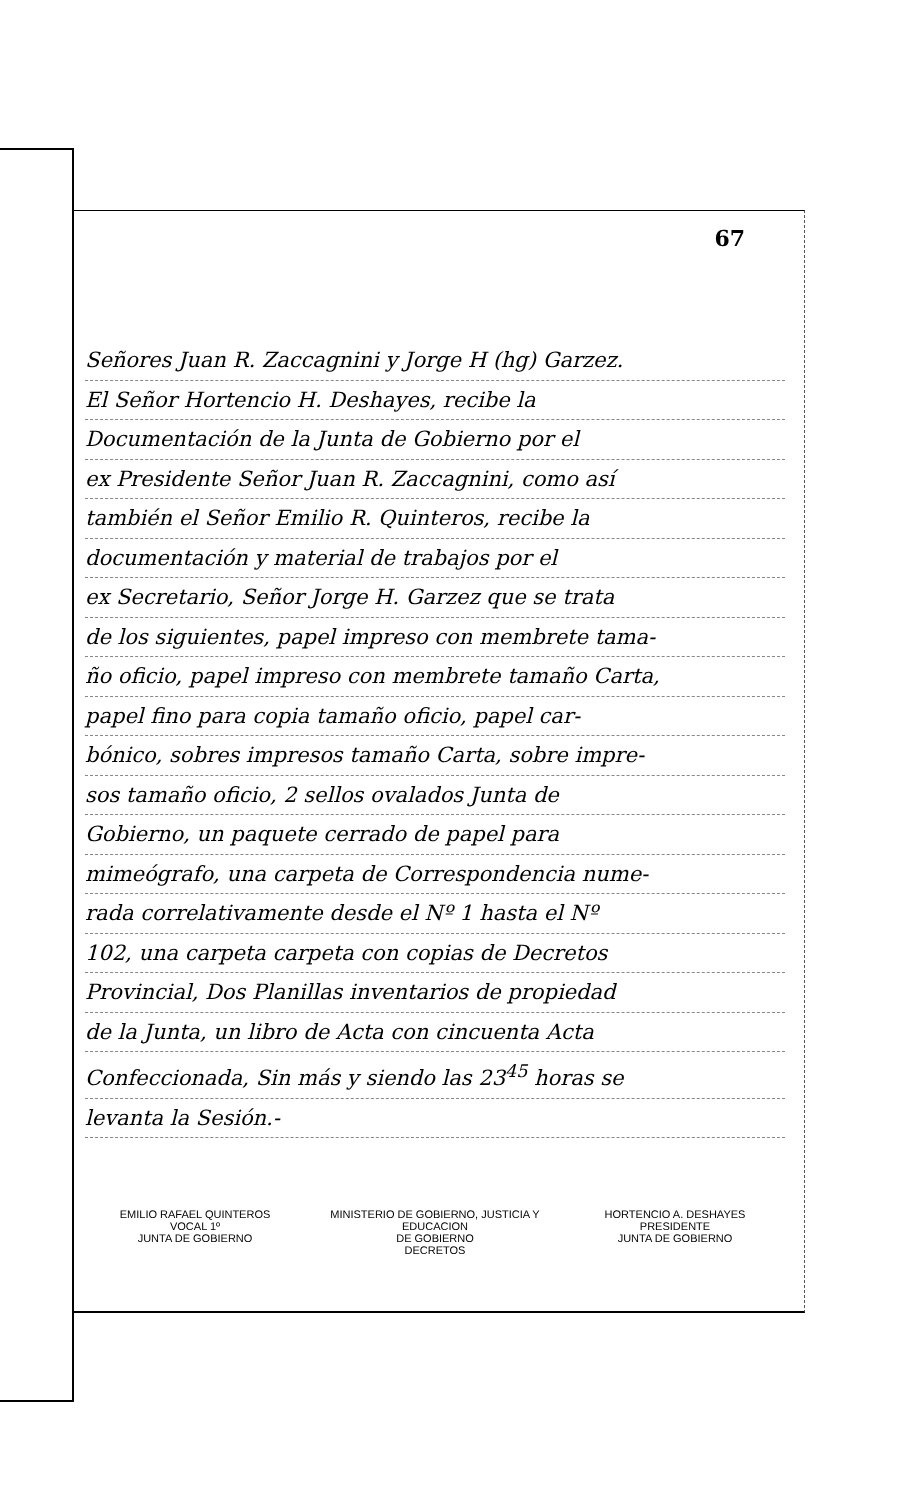67
Señores Juan R. Zaccagnini y Jorge H (hg) Garzez.
El Señor Hortencio H. Deshayes, recibe la
Documentación de la Junta de Gobierno por el
ex Presidente Señor Juan R. Zaccagnini, como así
también el Señor Emilio R. Quinteros, recibe la
documentación y material de trabajos por el
ex Secretario, Señor Jorge H. Garzez que se trata
de los siguientes, papel impreso con membrete tama-
ño oficio, papel impreso con membrete tamaño Carta,
papel fino para copia tamaño oficio, papel car-
bónico, sobres impresos tamaño Carta, sobre impre-
sos tamaño oficio, 2 sellos ovalados Junta de
Gobierno, un paquete cerrado de papel para
mimeógrafo, una carpeta de Correspondencia nume-
rada correlativamente desde el Nº 1 hasta el Nº
102, una carpeta carpeta con copias de Decretos
Provincial, Dos Planillas inventarios de propiedad
de la Junta, un libro de Acta con cincuenta Acta
Confeccionada, Sin más y siendo las 23<sup>45</sup> horas se
levanta la Sesión.-
EMILIO RAFAEL QUINTEROS
VOCAL 1º
JUNTA DE GOBIERNO
MINISTERIO DE GOBIERNO, JUSTICIA Y EDUCACION
DE GOBIERNO
DECRETOS
HORTENCIO A. DESHAYES
PRESIDENTE
JUNTA DE GOBIERNO